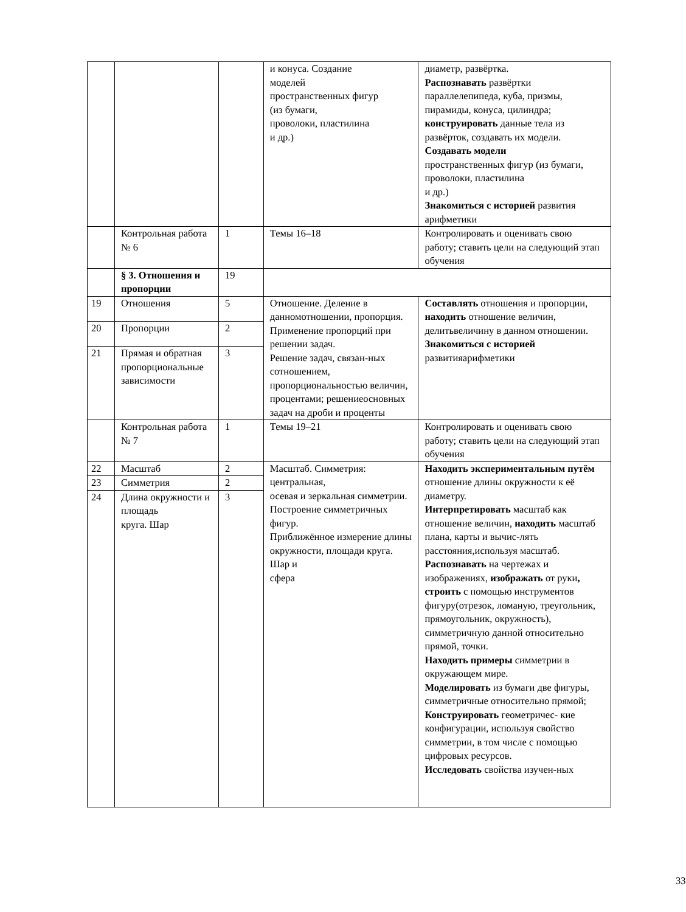| | | | и конуса. Создание моделей пространственных фигур (из бумаги, проволоки, пластилина и др.) | диаметр, развёртка. Распознавать развёртки параллелепипеда, куба, призмы, пирамиды, конуса, цилиндра; конструировать данные тела из развёрток, создавать их модели. Создавать модели пространственных фигур (из бумаги, проволоки, пластилина и др.) Знакомиться с историей развития арифметики |
| | Контрольная работа № 6 | 1 | Темы 16–18 | Контролировать и оценивать свою работу; ставить цели на следующий этап обучения |
| | § 3. Отношения и пропорции | 19 | | |
| 19 | Отношения | 5 | Отношение. Деление в данномотношении, пропорция. Применение пропорций при решении задач. Решение задач, связан-ных сотношением, пропорциональностью величин, процентами; решениеосновных задач на дроби и проценты | Составлять отношения и пропорции, находить отношение величин, делитьвеличину в данном отношении. Знакомиться с историей развитияарифметики |
| 20 | Пропорции | 2 | | |
| 21 | Прямая и обратная пропорциональные зависимости | 3 | | |
| | Контрольная работа № 7 | 1 | Темы 19–21 | Контролировать и оценивать свою работу; ставить цели на следующий этап обучения |
| 22 | Масштаб | 2 | Масштаб. Симметрия: центральная, осевая и зеркальная симметрии. Построение симметричных фигур. Приближённое измерение длины окружности, площади круга. Шар и сфера | Находить экспериментальным путём отношение длины окружности к её диаметру. Интерпретировать масштаб как отношение величин, находить масштаб плана, карты и вычис-лять расстояния,используя масштаб. Распознавать на чертежах и изображениях, изображать от руки , строить с помощью инструментов фигуру(отрезок, ломаную, треугольник, прямоугольник, окружность), симметричную данной относительно прямой, точки. Находить примеры симметрии в окружающем мире. Моделировать из бумаги две фигуры, симметричные относительно прямой; Конструировать геометричес- кие конфигурации, используя свойство симметрии, в том числе с помощью цифровых ресурсов. Исследовать свойства изучен-ных |
| 23 | Симметрия | 2 | | |
| 24 | Длина окружности и площадь круга. Шар | 3 | | |
33